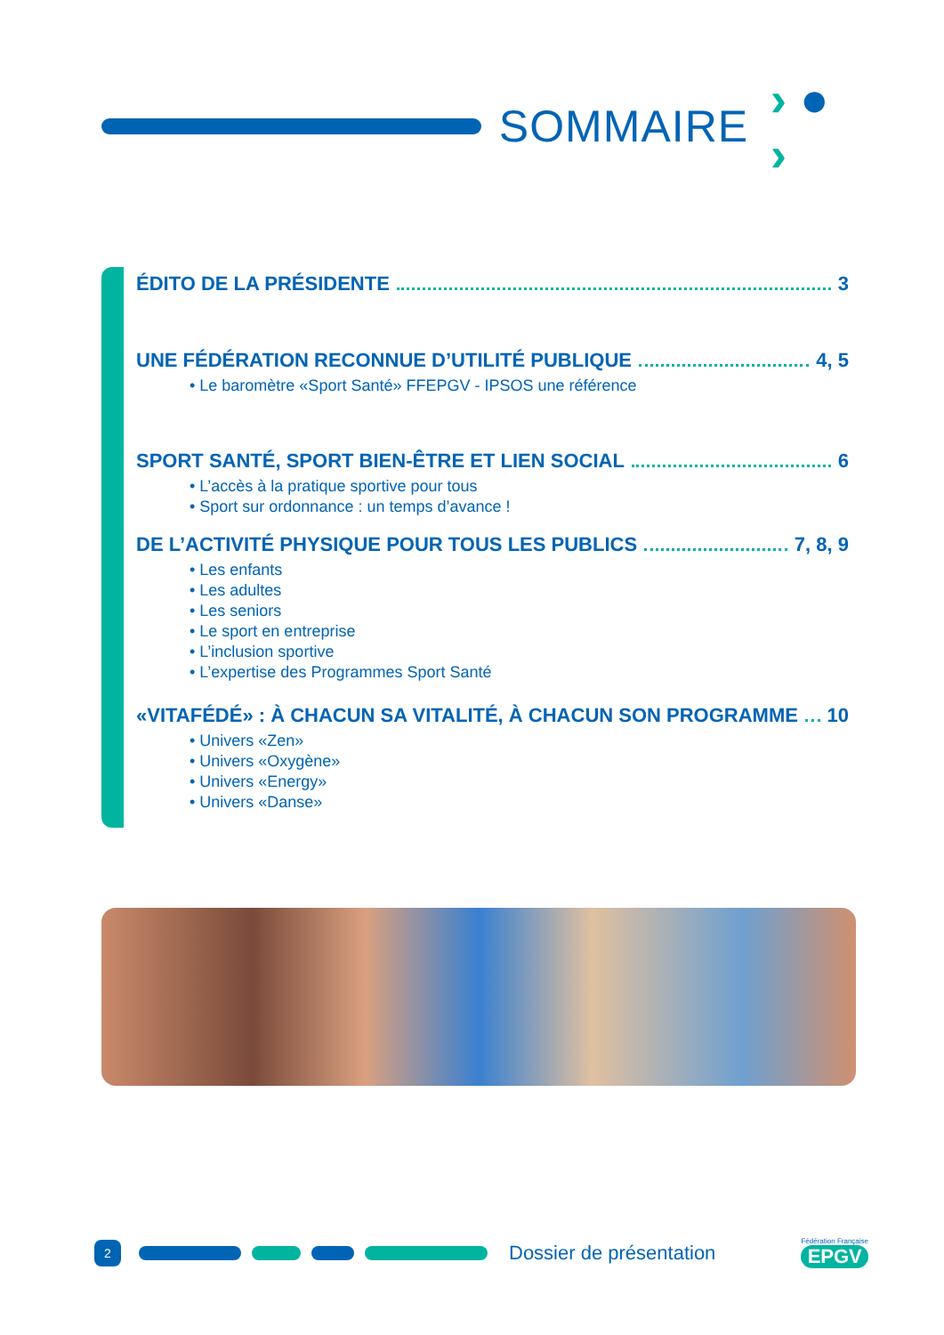SOMMAIRE › ● ›
ÉDITO DE LA PRÉSIDENTE 3
UNE FÉDÉRATION RECONNUE D’UTILITÉ PUBLIQUE 4, 5
• Le baromètre «Sport Santé» FFEPGV - IPSOS une référence
SPORT SANTÉ, SPORT BIEN-ÊTRE ET LIEN SOCIAL 6
• L’accès à la pratique sportive pour tous
• Sport sur ordonnance : un temps d’avance !
DE L’ACTIVITÉ PHYSIQUE POUR TOUS LES PUBLICS 7, 8, 9
• Les enfants
• Les adultes
• Les seniors
• Le sport en entreprise
• L’inclusion sportive
• L’expertise des Programmes Sport Santé
«VITAFÉDÉ» : À CHACUN SA VITALITÉ, À CHACUN SON PROGRAMME 10
• Univers «Zen»
• Univers «Oxygène»
• Univers «Energy»
• Univers «Danse»
2
Dossier de présentation
Fédération Française
EPGV